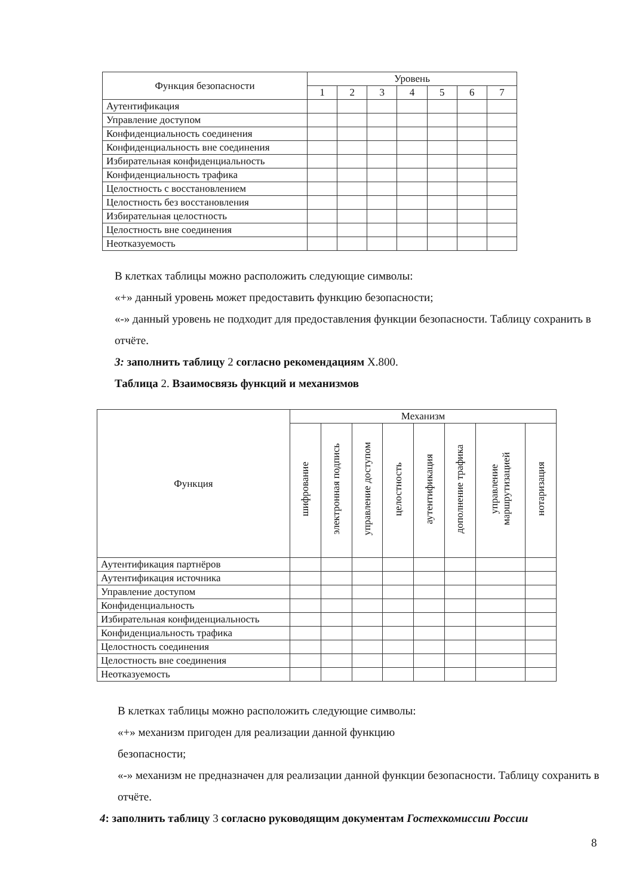| Функция безопасности | Уровень | | | | | | |
| --- | --- | --- | --- | --- | --- | --- | --- |
| | 1 | 2 | 3 | 4 | 5 | 6 | 7 |
| Аутентификация | | | | | | | |
| Управление доступом | | | | | | | |
| Конфиденциальность соединения | | | | | | | |
| Конфиденциальность вне соединения | | | | | | | |
| Избирательная конфиденциальность | | | | | | | |
| Конфиденциальность трафика | | | | | | | |
| Целостность с восстановлением | | | | | | | |
| Целостность без восстановления | | | | | | | |
| Избирательная целостность | | | | | | | |
| Целостность вне соединения | | | | | | | |
| Неотказуемость | | | | | | | |
В клетках таблицы можно расположить следующие символы:
«+» данный уровень может предоставить функцию безопасности;
«-» данный уровень не подходит для предоставления функции безопасности. Таблицу сохранить в отчёте.
3: заполнить таблицу 2 согласно рекомендациям X.800.
Таблица 2. Взаимосвязь функций и механизмов
| Функция | Механизм | | | | | | | |
| --- | --- | --- | --- | --- | --- | --- | --- | --- |
| | шифрование | электронная подпись | управление доступом | целостность | аутентификация | дополнение трафика | управление маршрутизацией | нотаризация |
| Аутентификация партнёров | | | | | | | | |
| Аутентификация источника | | | | | | | | |
| Управление доступом | | | | | | | | |
| Конфиденциальность | | | | | | | | |
| Избирательная конфиденциальность | | | | | | | | |
| Конфиденциальность трафика | | | | | | | | |
| Целостность соединения | | | | | | | | |
| Целостность вне соединения | | | | | | | | |
| Неотказуемость | | | | | | | | |
В клетках таблицы можно расположить следующие символы:
«+» механизм пригоден для реализации данной функцию
безопасности;
«-» механизм не предназначен для реализации данной функции безопасности. Таблицу сохранить в отчёте.
4: заполнить таблицу 3 согласно руководящим документам Гостехкомиссии России
8